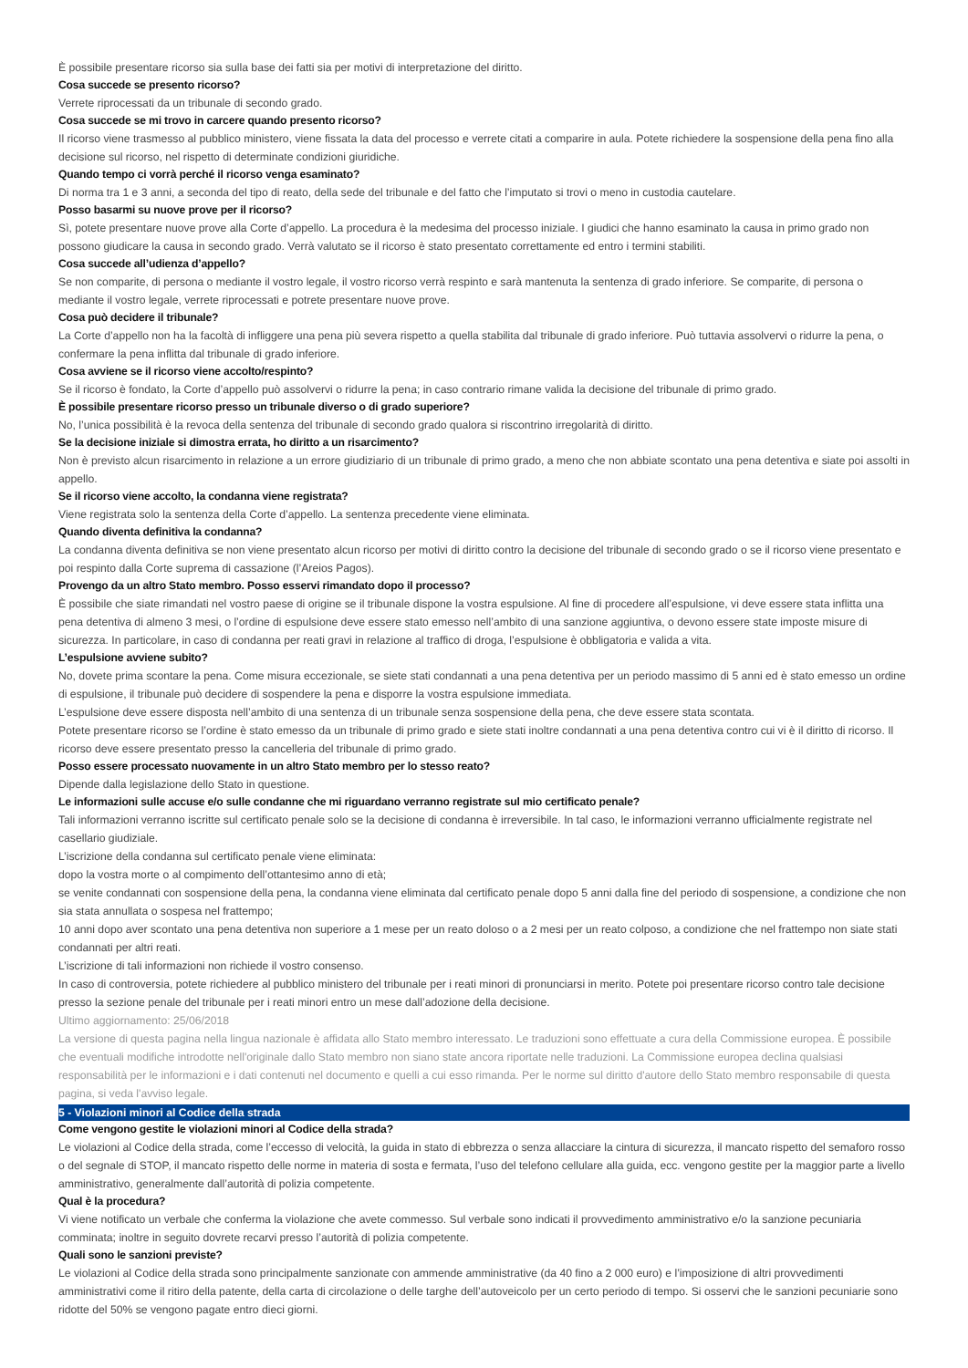È possibile presentare ricorso sia sulla base dei fatti sia per motivi di interpretazione del diritto.
Cosa succede se presento ricorso?
Verrete riprocessati da un tribunale di secondo grado.
Cosa succede se mi trovo in carcere quando presento ricorso?
Il ricorso viene trasmesso al pubblico ministero, viene fissata la data del processo e verrete citati a comparire in aula. Potete richiedere la sospensione della pena fino alla decisione sul ricorso, nel rispetto di determinate condizioni giuridiche.
Quando tempo ci vorrà perché il ricorso venga esaminato?
Di norma tra 1 e 3 anni, a seconda del tipo di reato, della sede del tribunale e del fatto che l’imputato si trovi o meno in custodia cautelare.
Posso basarmi su nuove prove per il ricorso?
Sì, potete presentare nuove prove alla Corte d’appello. La procedura è la medesima del processo iniziale. I giudici che hanno esaminato la causa in primo grado non possono giudicare la causa in secondo grado. Verrà valutato se il ricorso è stato presentato correttamente ed entro i termini stabiliti.
Cosa succede all’udienza d’appello?
Se non comparite, di persona o mediante il vostro legale, il vostro ricorso verrà respinto e sarà mantenuta la sentenza di grado inferiore. Se comparite, di persona o mediante il vostro legale, verrete riprocessati e potrete presentare nuove prove.
Cosa può decidere il tribunale?
La Corte d’appello non ha la facoltà di infliggere una pena più severa rispetto a quella stabilita dal tribunale di grado inferiore. Può tuttavia assolvervi o ridurre la pena, o confermare la pena inflitta dal tribunale di grado inferiore.
Cosa avviene se il ricorso viene accolto/respinto?
Se il ricorso è fondato, la Corte d’appello può assolvervi o ridurre la pena; in caso contrario rimane valida la decisione del tribunale di primo grado.
È possibile presentare ricorso presso un tribunale diverso o di grado superiore?
No, l’unica possibilità è la revoca della sentenza del tribunale di secondo grado qualora si riscontrino irregolarità di diritto.
Se la decisione iniziale si dimostra errata, ho diritto a un risarcimento?
Non è previsto alcun risarcimento in relazione a un errore giudiziario di un tribunale di primo grado, a meno che non abbiate scontato una pena detentiva e siate poi assolti in appello.
Se il ricorso viene accolto, la condanna viene registrata?
Viene registrata solo la sentenza della Corte d’appello. La sentenza precedente viene eliminata.
Quando diventa definitiva la condanna?
La condanna diventa definitiva se non viene presentato alcun ricorso per motivi di diritto contro la decisione del tribunale di secondo grado o se il ricorso viene presentato e poi respinto dalla Corte suprema di cassazione (l’Areios Pagos).
Provengo da un altro Stato membro. Posso esservi rimandato dopo il processo?
È possibile che siate rimandati nel vostro paese di origine se il tribunale dispone la vostra espulsione. Al fine di procedere all’espulsione, vi deve essere stata inflitta una pena detentiva di almeno 3 mesi, o l’ordine di espulsione deve essere stato emesso nell’ambito di una sanzione aggiuntiva, o devono essere state imposte misure di sicurezza. In particolare, in caso di condanna per reati gravi in relazione al traffico di droga, l’espulsione è obbligatoria e valida a vita.
L’espulsione avviene subito?
No, dovete prima scontare la pena. Come misura eccezionale, se siete stati condannati a una pena detentiva per un periodo massimo di 5 anni ed è stato emesso un ordine di espulsione, il tribunale può decidere di sospendere la pena e disporre la vostra espulsione immediata.
L’espulsione deve essere disposta nell’ambito di una sentenza di un tribunale senza sospensione della pena, che deve essere stata scontata.
Potete presentare ricorso se l’ordine è stato emesso da un tribunale di primo grado e siete stati inoltre condannati a una pena detentiva contro cui vi è il diritto di ricorso. Il ricorso deve essere presentato presso la cancelleria del tribunale di primo grado.
Posso essere processato nuovamente in un altro Stato membro per lo stesso reato?
Dipende dalla legislazione dello Stato in questione.
Le informazioni sulle accuse e/o sulle condanne che mi riguardano verranno registrate sul mio certificato penale?
Tali informazioni verranno iscritte sul certificato penale solo se la decisione di condanna è irreversibile. In tal caso, le informazioni verranno ufficialmente registrate nel casellario giudiziale.
L’iscrizione della condanna sul certificato penale viene eliminata:
dopo la vostra morte o al compimento dell’ottantesimo anno di età;
se venite condannati con sospensione della pena, la condanna viene eliminata dal certificato penale dopo 5 anni dalla fine del periodo di sospensione, a condizione che non sia stata annullata o sospesa nel frattempo;
10 anni dopo aver scontato una pena detentiva non superiore a 1 mese per un reato doloso o a 2 mesi per un reato colposo, a condizione che nel frattempo non siate stati condannati per altri reati.
L’iscrizione di tali informazioni non richiede il vostro consenso.
In caso di controversia, potete richiedere al pubblico ministero del tribunale per i reati minori di pronunciarsi in merito. Potete poi presentare ricorso contro tale decisione presso la sezione penale del tribunale per i reati minori entro un mese dall’adozione della decisione.
Ultimo aggiornamento: 25/06/2018
La versione di questa pagina nella lingua nazionale è affidata allo Stato membro interessato. Le traduzioni sono effettuate a cura della Commissione europea. È possibile che eventuali modifiche introdotte nell'originale dallo Stato membro non siano state ancora riportate nelle traduzioni. La Commissione europea declina qualsiasi responsabilità per le informazioni e i dati contenuti nel documento e quelli a cui esso rimanda. Per le norme sul diritto d'autore dello Stato membro responsabile di questa pagina, si veda l'avviso legale.
5 - Violazioni minori al Codice della strada
Come vengono gestite le violazioni minori al Codice della strada?
Le violazioni al Codice della strada, come l’eccesso di velocità, la guida in stato di ebbrezza o senza allacciare la cintura di sicurezza, il mancato rispetto del semaforo rosso o del segnale di STOP, il mancato rispetto delle norme in materia di sosta e fermata, l’uso del telefono cellulare alla guida, ecc. vengono gestite per la maggior parte a livello amministrativo, generalmente dall’autorità di polizia competente.
Qual è la procedura?
Vi viene notificato un verbale che conferma la violazione che avete commesso. Sul verbale sono indicati il provvedimento amministrativo e/o la sanzione pecuniaria comminata; inoltre in seguito dovrete recarvi presso l’autorità di polizia competente.
Quali sono le sanzioni previste?
Le violazioni al Codice della strada sono principalmente sanzionate con ammende amministrative (da 40 fino a 2 000 euro) e l’imposizione di altri provvedimenti amministrativi come il ritiro della patente, della carta di circolazione o delle targhe dell’autoveicolo per un certo periodo di tempo. Si osservi che le sanzioni pecuniarie sono ridotte del 50% se vengono pagate entro dieci giorni.